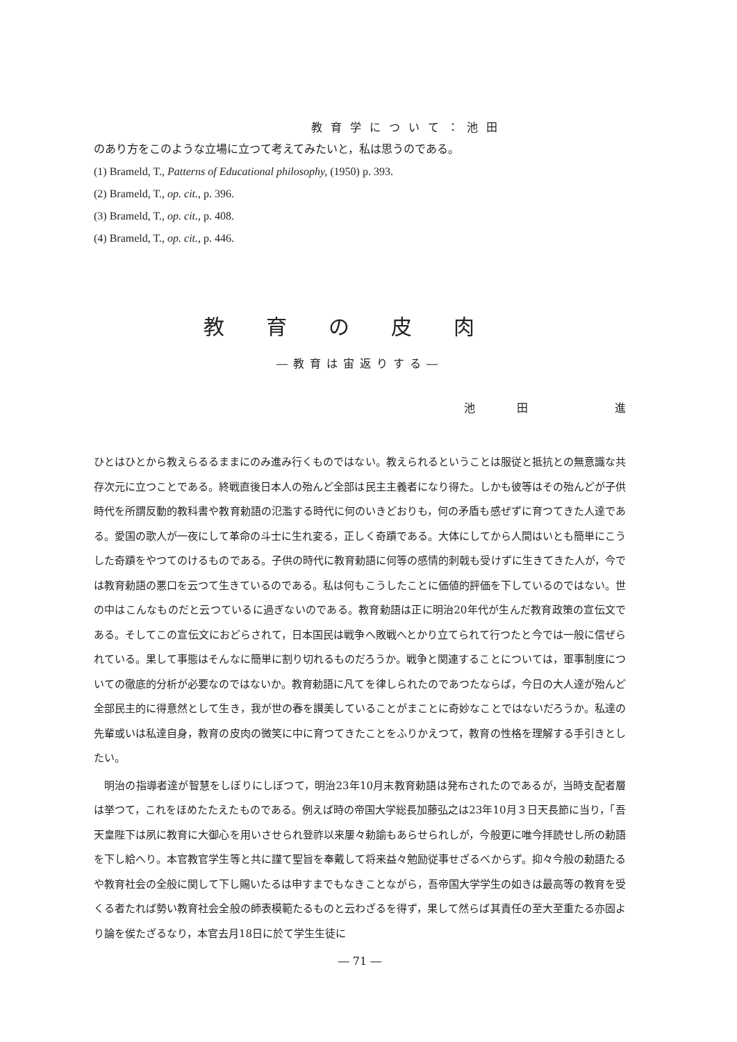教育学について：池田
のあり方をこのような立場に立つて考えてみたいと，私は思うのである。
(1) Brameld, T., Patterns of Educational philosophy, (1950) p. 393.
(2) Brameld, T., op. cit., p. 396.
(3) Brameld, T., op. cit., p. 408.
(4) Brameld, T., op. cit., p. 446.
教育の皮肉
―教育は宙返りする―
池田 進
ひとはひとから教えらるるままにのみ進み行くものではない。教えられるということは服従と抵抗との無意識な共存次元に立つことである。終戦直後日本人の殆んど全部は民主主義者になり得た。しかも彼等はその殆んどが子供時代を所謂反動的教科書や教育勅語の氾濫する時代に何のいきどおりも，何の矛盾も感ぜずに育つてきた人達である。愛国の歌人が一夜にして革命の斗士に生れ変る，正しく奇蹟である。大体にしてから人間はいとも簡単にこうした奇蹟をやつてのけるものである。子供の時代に教育勅語に何等の感情的刺戟も受けずに生きてきた人が，今では教育勅語の悪口を云つて生きているのである。私は何もこうしたことに価値的評価を下しているのではない。世の中はこんなものだと云つているに過ぎないのである。教育勅語は正に明治20年代が生んだ教育政策の宣伝文である。そしてこの宣伝文におどらされて，日本国民は戦争へ敗戦へとかり立てられて行つたと今では一般に信ぜられている。果して事態はそんなに簡単に割り切れるものだろうか。戦争と関連することについては，軍事制度についての徹底的分析が必要なのではないか。教育勅語に凡てを律しられたのであつたならば，今日の大人達が殆んど全部民主的に得意然として生き，我が世の春を讃美していることがまことに奇妙なことではないだろうか。私達の先輩或いは私達自身，教育の皮肉の微笑に中に育つてきたことをふりかえつて，教育の性格を理解する手引きとしたい。
明治の指導者達が智慧をしぼりにしぼつて，明治23年10月末教育勅語は発布されたのであるが，当時支配者層は挙つて，これをほめたたえたものである。例えば時の帝国大学総長加藤弘之は23年10月３日天長節に当り，「吾天皇陛下は夙に教育に大御心を用いさせられ登祚以来屢々勅諭もあらせられしが，今般更に唯今拝読せし所の勅語を下し給へり。本官教官学生等と共に謹て聖旨を奉戴して将来益々勉励従事せざるべからず。抑々今般の勅語たるや教育社会の全般に関して下し賜いたるは申すまでもなきことながら，吾帝国大学学生の如きは最高等の教育を受くる者たれば勢い教育社会全般の師表模範たるものと云わざるを得ず，果して然らば其責任の至大至重たる亦固より論を俟たざるなり，本官去月18日に於て学生生徒に
― 71 ―